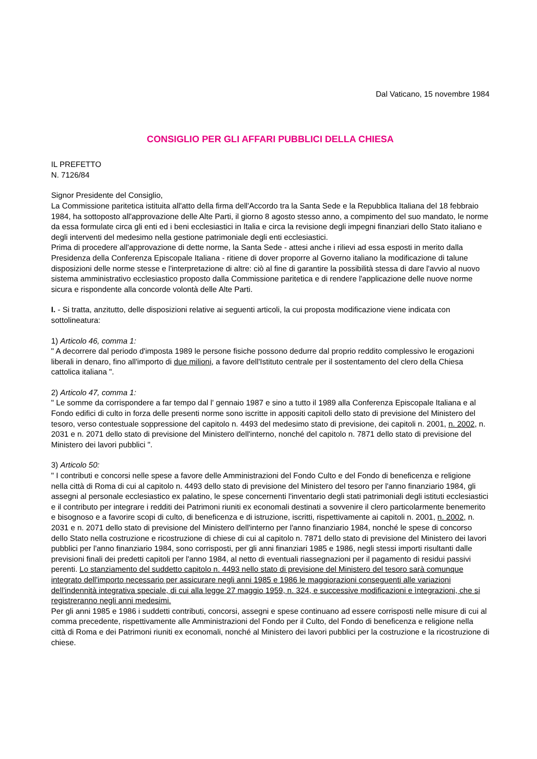Dal Vaticano, 15 novembre 1984
CONSIGLIO PER GLI AFFARI PUBBLICI DELLA CHIESA
IL PREFETTO
N. 7126/84
Signor Presidente del Consiglio,
La Commissione paritetica istituita all'atto della firma dell'Accordo tra la Santa Sede e la Repubblica Italiana del 18 febbraio 1984, ha sottoposto all'approvazione delle Alte Parti, il giorno 8 agosto stesso anno, a compimento del suo mandato, le norme da essa formulate circa gli enti ed i beni ecclesiastici in Italia e circa la revisione degli impegni finanziari dello Stato italiano e degli interventi del medesimo nella gestione patrimoniale degli enti ecclesiastici.
Prima di procedere all'approvazione di dette norme, la Santa Sede - attesi anche i rilievi ad essa esposti in merito dalla Presidenza della Conferenza Episcopale Italiana - ritiene di dover proporre al Governo italiano la modificazione di talune disposizioni delle norme stesse e l'interpretazione di altre: ciò al fine di garantire la possibilità stessa di dare l'avvio al nuovo sistema amministrativo ecclesiastico proposto dalla Commissione paritetica e di rendere l'applicazione delle nuove norme sicura e rispondente alla concorde volontà delle Alte Parti.
I. - Si tratta, anzitutto, delle disposizioni relative ai seguenti articoli, la cui proposta modificazione viene indicata con sottolineatura:
1) Articolo 46, comma 1:
" A decorrere dal periodo d'imposta 1989 le persone fisiche possono dedurre dal proprio reddito complessivo le erogazioni liberali in denaro, fino all'importo di due milioni, a favore dell'Istituto centrale per il sostentamento del clero della Chiesa cattolica italiana ".
2) Articolo 47, comma 1:
" Le somme da corrispondere a far tempo dal l' gennaio 1987 e sino a tutto il 1989 alla Conferenza Episcopale Italiana e al Fondo edifici di culto in forza delle presenti norme sono iscritte in appositi capitoli dello stato di previsione del Ministero del tesoro, verso contestuale soppressione del capitolo n. 4493 del medesimo stato di previsione, dei capitoli n. 2001, n. 2002, n. 2031 e n. 2071 dello stato di previsione del Ministero dell'interno, nonché del capitolo n. 7871 dello stato di previsione del Ministero dei lavori pubblici ".
3) Articolo 50:
" I contributi e concorsi nelle spese a favore delle Amministrazioni del Fondo Culto e del Fondo di beneficenza e religione nella città di Roma di cui al capitolo n. 4493 dello stato di previsione del Ministero del tesoro per l'anno finanziario 1984, gli assegni al personale ecclesiastico ex palatino, le spese concernenti l'inventario degli stati patrimoniali degli istituti ecclesiastici e il contributo per integrare i redditi dei Patrimoni riuniti ex economali destinati a sovvenire il clero particolarmente benemerito e bisognoso e a favorire scopi di culto, di beneficenza e di istruzione, iscritti, rispettivamente ai capitoli n. 2001, n. 2002, n. 2031 e n. 2071 dello stato di previsione del Ministero dell'interno per l'anno finanziario 1984, nonché le spese di concorso dello Stato nella costruzione e ricostruzione di chiese di cui al capitolo n. 7871 dello stato di previsione del Ministero dei lavori pubblici per l'anno finanziario 1984, sono corrisposti, per gli anni finanziari 1985 e 1986, negli stessi importi risultanti dalle previsioni finali dei predetti capitoli per l'anno 1984, al netto di eventuali riassegnazioni per il pagamento di residui passivi perenti. Lo stanziamento del suddetto capitolo n. 4493 nello stato di previsione del Ministero del tesoro sarà comunque integrato dell'importo necessario per assicurare negli anni 1985 e 1986 le maggiorazioni conseguenti alle variazioni dell'indennità integrativa speciale, di cui alla legge 27 maggio 1959, n. 324, e successive modificazioni e ìntegrazioni, che si registreranno negli anni medesimi.
Per gli anni 1985 e 1986 i suddetti contributi, concorsi, assegni e spese continuano ad essere corrisposti nelle misure di cui al comma precedente, rispettivamente alle Amministrazioni del Fondo per il Culto, del Fondo di beneficenza e religione nella città di Roma e dei Patrimoni riuniti ex economali, nonché al Ministero dei lavori pubblici per la costruzione e la ricostruzione di chiese.